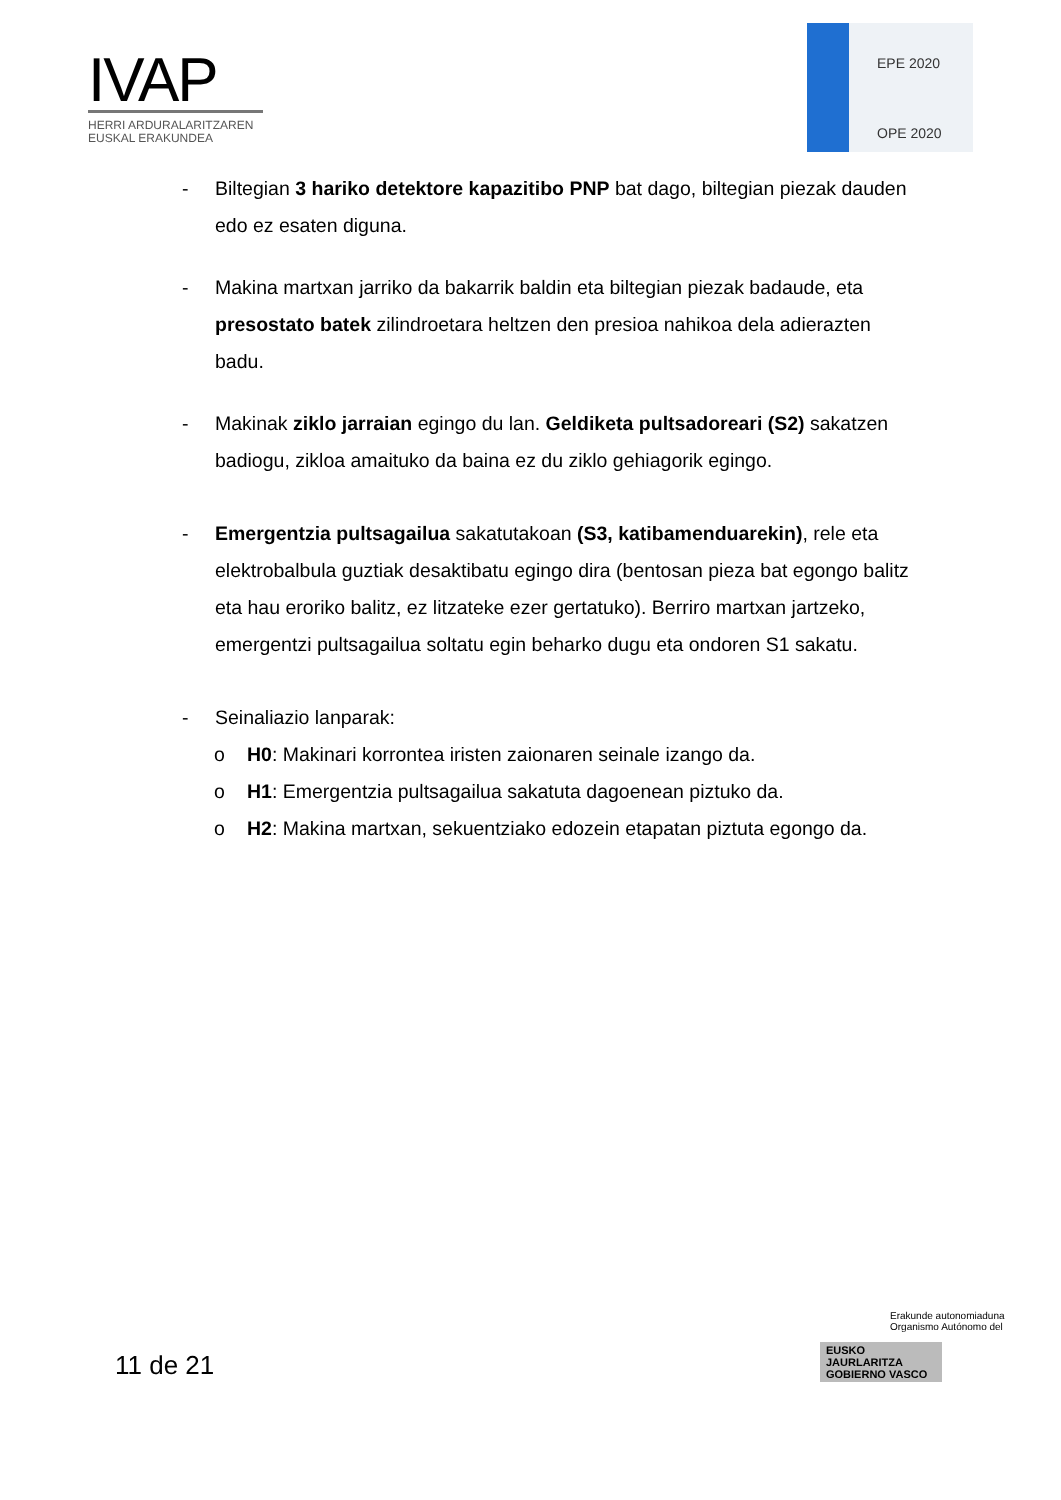IVAP
HERRI ARDURALARITZAREN
EUSKAL ERAKUNDEA
EPE 2020
OPE 2020
- Biltegian 3 hariko detektore kapazitibo PNP bat dago, biltegian piezak dauden edo ez esaten diguna.
- Makina martxan jarriko da bakarrik baldin eta biltegian piezak badaude, eta presostato batek zilindroetara heltzen den presioa nahikoa dela adierazten badu.
- Makinak ziklo jarraian egingo du lan. Geldiketa pultsadoreari (S2) sakatzen badiogu, zikloa amaituko da baina ez du ziklo gehiagorik egingo.
- Emergentzia pultsagailua sakatutakoan (S3, katibamenduarekin), rele eta elektrobalbula guztiak desaktibatu egingo dira (bentosan pieza bat egongo balitz eta hau eroriko balitz, ez litzateke ezer gertatuko). Berriro martxan jartzeko, emergentzi pultsagailua soltatu egin beharko dugu eta ondoren S1 sakatu.
- Seinaliazio lanparak:
o H0: Makinari korrontea iristen zaionaren seinale izango da.
o H1: Emergentzia pultsagailua sakatuta dagoenean piztuko da.
o H2: Makina martxan, sekuentziako edozein etapatan piztuta egongo da.
11 de 21
Erakunde autonomiaduna
Organismo Autónomo del
EUSKO JAURLARITZA
GOBIERNO VASCO